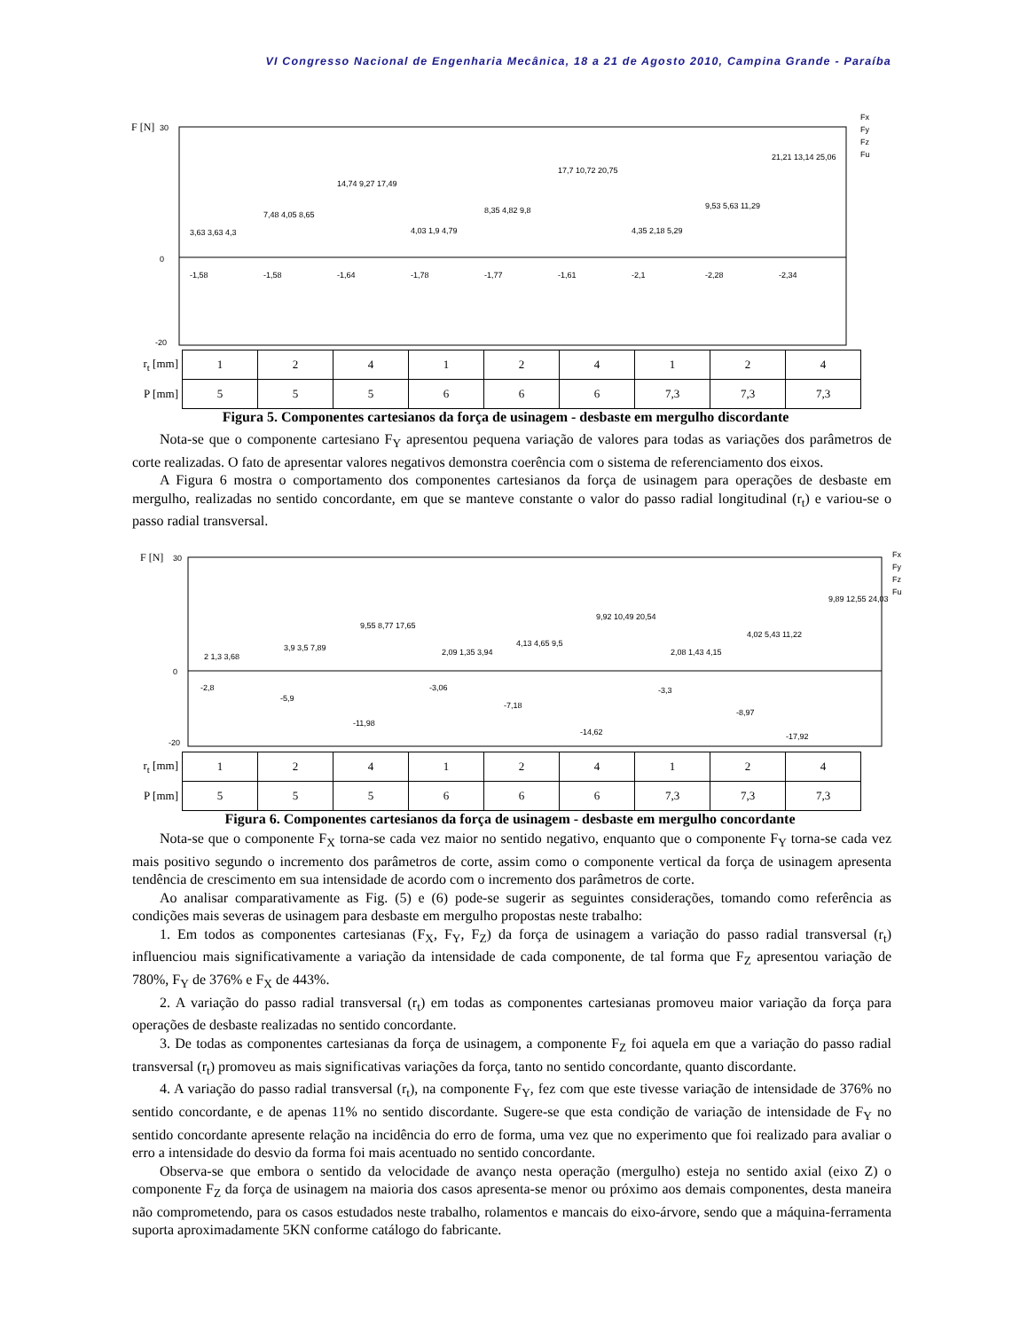VI Congresso Nacional de Engenharia Mecânica, 18 a 21 de Agosto 2010, Campina Grande - Paraíba
F [N]
30
0
-20
3,63 3,63 4,3
-1,58
7,48 4,05 8,65
-1,58
14,74 9,27 17,49
-1,64
4,03 1,9 4,79
-1,78
8,35 4,82 9,8
-1,77
17,7 10,72 20,75
-1,61
4,35 2,18 5,29
-2,1
9,53 5,63 11,29
-2,28
21,21 13,14 25,06
-2,34
Fx
Fy
Fz
Fu
| r<sub>t</sub> [mm] | 1 | 2 | 4 | 1 | 2 | 4 | 1 | 2 | 4 |
| P [mm] | 5 | 5 | 5 | 6 | 6 | 6 | 7,3 | 7,3 | 7,3 |
Figura 5. Componentes cartesianos da força de usinagem - desbaste em mergulho discordante
Nota-se que o componente cartesiano F<sub>Y</sub> apresentou pequena variação de valores para todas as variações dos parâmetros de corte realizadas. O fato de apresentar valores negativos demonstra coerência com o sistema de referenciamento dos eixos.
A Figura 6 mostra o comportamento dos componentes cartesianos da força de usinagem para operações de desbaste em mergulho, realizadas no sentido concordante, em que se manteve constante o valor do passo radial longitudinal (r<sub>t</sub>) e variou-se o passo radial transversal.
F [N]
30
0
-20
2 1,3 3,68
-2,8
3,9 3,5 7,89
-5,9
9,55 8,77 17,65
-11,98
2,09 1,35 3,94
-3,06
4,13 4,65 9,5
-7,18
9,92 10,49 20,54
-14,62
2,08 1,43 4,15
-3,3
4,02 5,43 11,22
-8,97
9,89 12,55 24,03
-17,92
Fx
Fy
Fz
Fu
| r<sub>t</sub> [mm] | 1 | 2 | 4 | 1 | 2 | 4 | 1 | 2 | 4 |
| P [mm] | 5 | 5 | 5 | 6 | 6 | 6 | 7,3 | 7,3 | 7,3 |
Figura 6. Componentes cartesianos da força de usinagem - desbaste em mergulho concordante
Nota-se que o componente F<sub>X</sub> torna-se cada vez maior no sentido negativo, enquanto que o componente F<sub>Y</sub> torna-se cada vez mais positivo segundo o incremento dos parâmetros de corte, assim como o componente vertical da força de usinagem apresenta tendência de crescimento em sua intensidade de acordo com o incremento dos parâmetros de corte.
Ao analisar comparativamente as Fig. (5) e (6) pode-se sugerir as seguintes considerações, tomando como referência as condições mais severas de usinagem para desbaste em mergulho propostas neste trabalho:
1. Em todos as componentes cartesianas (F<sub>X</sub>, F<sub>Y</sub>, F<sub>Z</sub>) da força de usinagem a variação do passo radial transversal (r<sub>t</sub>) influenciou mais significativamente a variação da intensidade de cada componente, de tal forma que F<sub>Z</sub> apresentou variação de 780%, F<sub>Y</sub> de 376% e F<sub>X</sub> de 443%.
2. A variação do passo radial transversal (r<sub>t</sub>) em todas as componentes cartesianas promoveu maior variação da força para operações de desbaste realizadas no sentido concordante.
3. De todas as componentes cartesianas da força de usinagem, a componente F<sub>Z</sub> foi aquela em que a variação do passo radial transversal (r<sub>t</sub>) promoveu as mais significativas variações da força, tanto no sentido concordante, quanto discordante.
4. A variação do passo radial transversal (r<sub>t</sub>), na componente F<sub>Y</sub>, fez com que este tivesse variação de intensidade de 376% no sentido concordante, e de apenas 11% no sentido discordante. Sugere-se que esta condição de variação de intensidade de F<sub>Y</sub> no sentido concordante apresente relação na incidência do erro de forma, uma vez que no experimento que foi realizado para avaliar o erro a intensidade do desvio da forma foi mais acentuado no sentido concordante.
Observa-se que embora o sentido da velocidade de avanço nesta operação (mergulho) esteja no sentido axial (eixo Z) o componente F<sub>Z</sub> da força de usinagem na maioria dos casos apresenta-se menor ou próximo aos demais componentes, desta maneira não comprometendo, para os casos estudados neste trabalho, rolamentos e mancais do eixo-árvore, sendo que a máquina-ferramenta suporta aproximadamente 5KN conforme catálogo do fabricante.